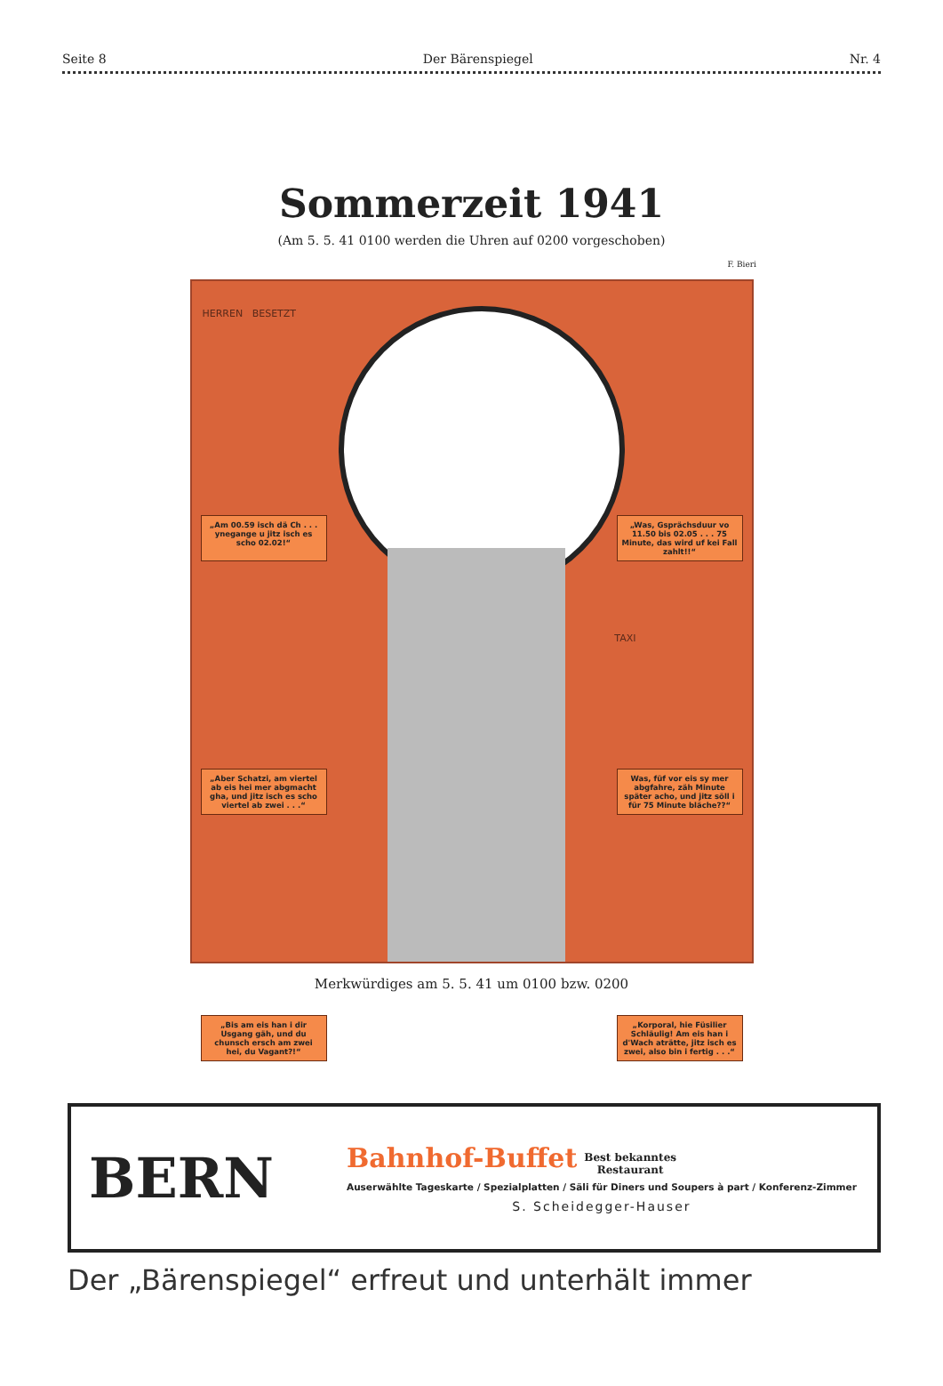Seite 8 Der Bärenspiegel Nr. 4
Sommerzeit 1941
(Am 5. 5. 41 0100 werden die Uhren auf 0200 vorgeschoben)
F. Bieri
HERREN BESETZT
„Am 00.59 isch dä Ch . . . ynegange u jitz isch es scho 02.02!“
„Was, Gsprächsduur vo 11.50 bis 02.05 . . . 75 Minute, das wird uf kei Fall zahlt!!“
TAXI
„Aber Schatzi, am viertel ab eis hei mer abgmacht gha, und jitz isch es scho viertel ab zwei . . .“
Was, füf vor eis sy mer abgfahre, zäh Minute später acho, und jitz söll i für 75 Minute bläche??“
„Bis am eis han i dir Usgang gäh, und du chunsch ersch am zwei hei, du Vagant?!“
„Korporal, hie Füsilier Schläulig! Am eis han i d'Wach aträtte, jitz isch es zwei, also bin i fertig . . .“
Merkwürdiges am 5. 5. 41 um 0100 bzw. 0200
BERN
Bahnhof-Buffet Best bekanntes
Restaurant
Auserwählte Tageskarte / Spezialplatten / Säli für Diners und Soupers à part / Konferenz-Zimmer
S. Scheidegger-Hauser
Der „Bärenspiegel“ erfreut und unterhält immer